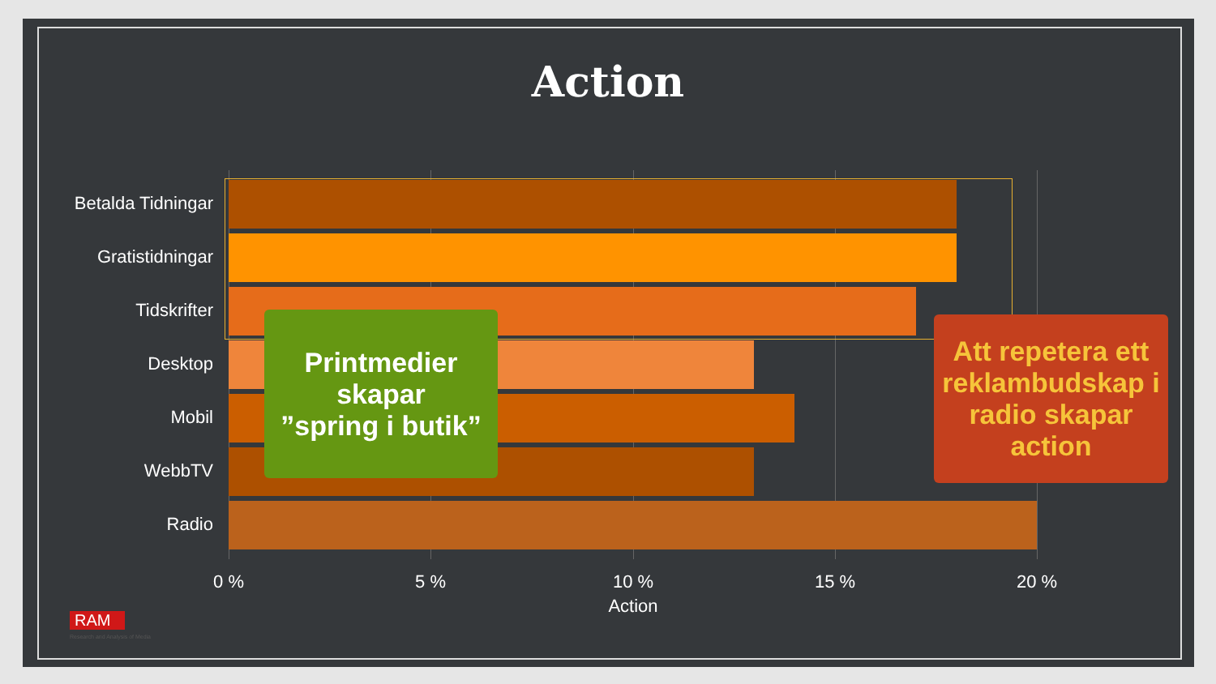Action
Betalda Tidningar
Gratistidningar
Tidskrifter
Desktop
Mobil
WebbTV
Radio
0 % 5 % 10 % 15 % 20 %
Action
Printmedier
skapar
”spring i butik”
Att repetera ett reklambudskap i radio skapar action
RAM
Research and Analysis of Media